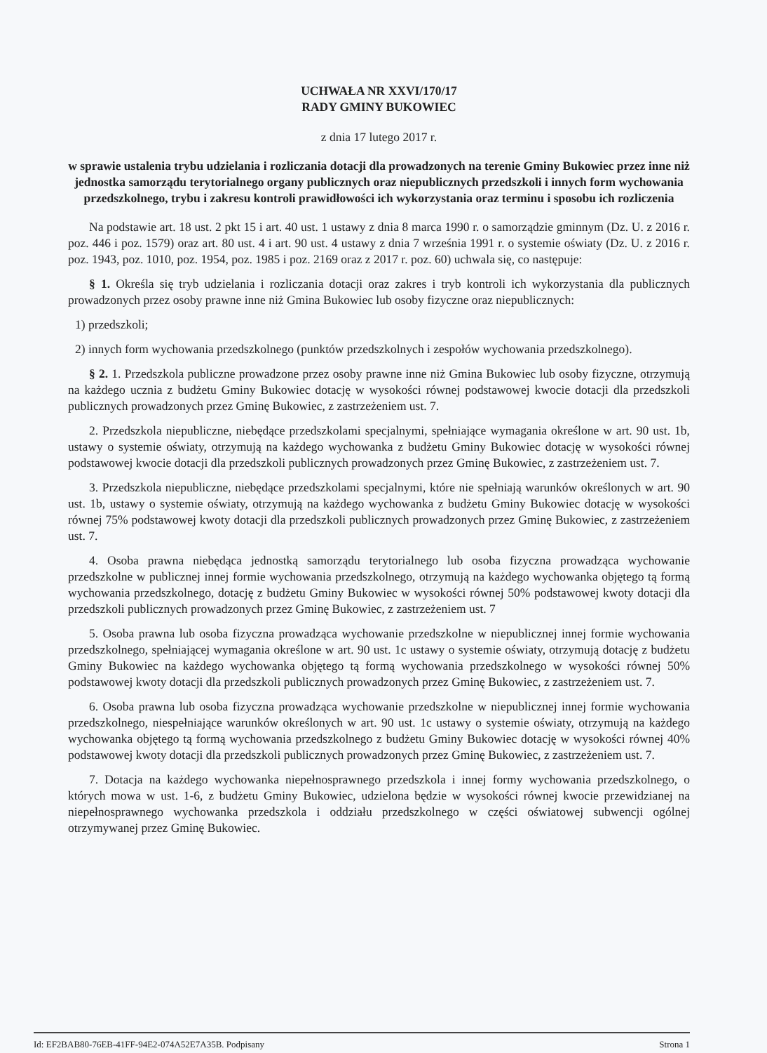UCHWAŁA NR XXVI/170/17
RADY GMINY BUKOWIEC
z dnia 17 lutego 2017 r.
w sprawie ustalenia trybu udzielania i rozliczania dotacji dla prowadzonych na terenie Gminy Bukowiec przez inne niż jednostka samorządu terytorialnego organy publicznych oraz niepublicznych przedszkoli i innych form wychowania przedszkolnego, trybu i zakresu kontroli prawidłowości ich wykorzystania oraz terminu i sposobu ich rozliczenia
Na podstawie art. 18 ust. 2 pkt 15 i art. 40 ust. 1 ustawy z dnia 8 marca 1990 r. o samorządzie gminnym (Dz. U. z 2016 r. poz. 446 i poz. 1579) oraz art. 80 ust. 4 i art. 90 ust. 4 ustawy z dnia 7 września 1991 r. o systemie oświaty (Dz. U. z 2016 r. poz. 1943, poz. 1010, poz. 1954, poz. 1985 i poz. 2169 oraz z 2017 r. poz. 60) uchwala się, co następuje:
§ 1. Określa się tryb udzielania i rozliczania dotacji oraz zakres i tryb kontroli ich wykorzystania dla publicznych prowadzonych przez osoby prawne inne niż Gmina Bukowiec lub osoby fizyczne oraz niepublicznych:
1) przedszkoli;
2) innych form wychowania przedszkolnego (punktów przedszkolnych i zespołów wychowania przedszkolnego).
§ 2. 1. Przedszkola publiczne prowadzone przez osoby prawne inne niż Gmina Bukowiec lub osoby fizyczne, otrzymują na każdego ucznia z budżetu Gminy Bukowiec dotację w wysokości równej podstawowej kwocie dotacji dla przedszkoli publicznych prowadzonych przez Gminę Bukowiec, z zastrzeżeniem ust. 7.
2. Przedszkola niepubliczne, niebędące przedszkolami specjalnymi, spełniające wymagania określone w art. 90 ust. 1b, ustawy o systemie oświaty, otrzymują na każdego wychowanka z budżetu Gminy Bukowiec dotację w wysokości równej podstawowej kwocie dotacji dla przedszkoli publicznych prowadzonych przez Gminę Bukowiec, z zastrzeżeniem ust. 7.
3. Przedszkola niepubliczne, niebędące przedszkolami specjalnymi, które nie spełniają warunków określonych w art. 90 ust. 1b, ustawy o systemie oświaty, otrzymują na każdego wychowanka z budżetu Gminy Bukowiec dotację w wysokości równej 75% podstawowej kwoty dotacji dla przedszkoli publicznych prowadzonych przez Gminę Bukowiec, z zastrzeżeniem ust. 7.
4. Osoba prawna niebędąca jednostką samorządu terytorialnego lub osoba fizyczna prowadząca wychowanie przedszkolne w publicznej innej formie wychowania przedszkolnego, otrzymują na każdego wychowanka objętego tą formą wychowania przedszkolnego, dotację z budżetu Gminy Bukowiec w wysokości równej 50% podstawowej kwoty dotacji dla przedszkoli publicznych prowadzonych przez Gminę Bukowiec, z zastrzeżeniem ust. 7
5. Osoba prawna lub osoba fizyczna prowadząca wychowanie przedszkolne w niepublicznej innej formie wychowania przedszkolnego, spełniającej wymagania określone w art. 90 ust. 1c ustawy o systemie oświaty, otrzymują dotację z budżetu Gminy Bukowiec na każdego wychowanka objętego tą formą wychowania przedszkolnego w wysokości równej 50% podstawowej kwoty dotacji dla przedszkoli publicznych prowadzonych przez Gminę Bukowiec, z zastrzeżeniem ust. 7.
6. Osoba prawna lub osoba fizyczna prowadząca wychowanie przedszkolne w niepublicznej innej formie wychowania przedszkolnego, niespełniające warunków określonych w art. 90 ust. 1c ustawy o systemie oświaty, otrzymują na każdego wychowanka objętego tą formą wychowania przedszkolnego z budżetu Gminy Bukowiec dotację w wysokości równej 40% podstawowej kwoty dotacji dla przedszkoli publicznych prowadzonych przez Gminę Bukowiec, z zastrzeżeniem ust. 7.
7. Dotacja na każdego wychowanka niepełnosprawnego przedszkola i innej formy wychowania przedszkolnego, o których mowa w ust. 1-6, z budżetu Gminy Bukowiec, udzielona będzie w wysokości równej kwocie przewidzianej na niepełnosprawnego wychowanka przedszkola i oddziału przedszkolnego w części oświatowej subwencji ogólnej otrzymywanej przez Gminę Bukowiec.
Id: EF2BAB80-76EB-41FF-94E2-074A52E7A35B. Podpisany Strona 1